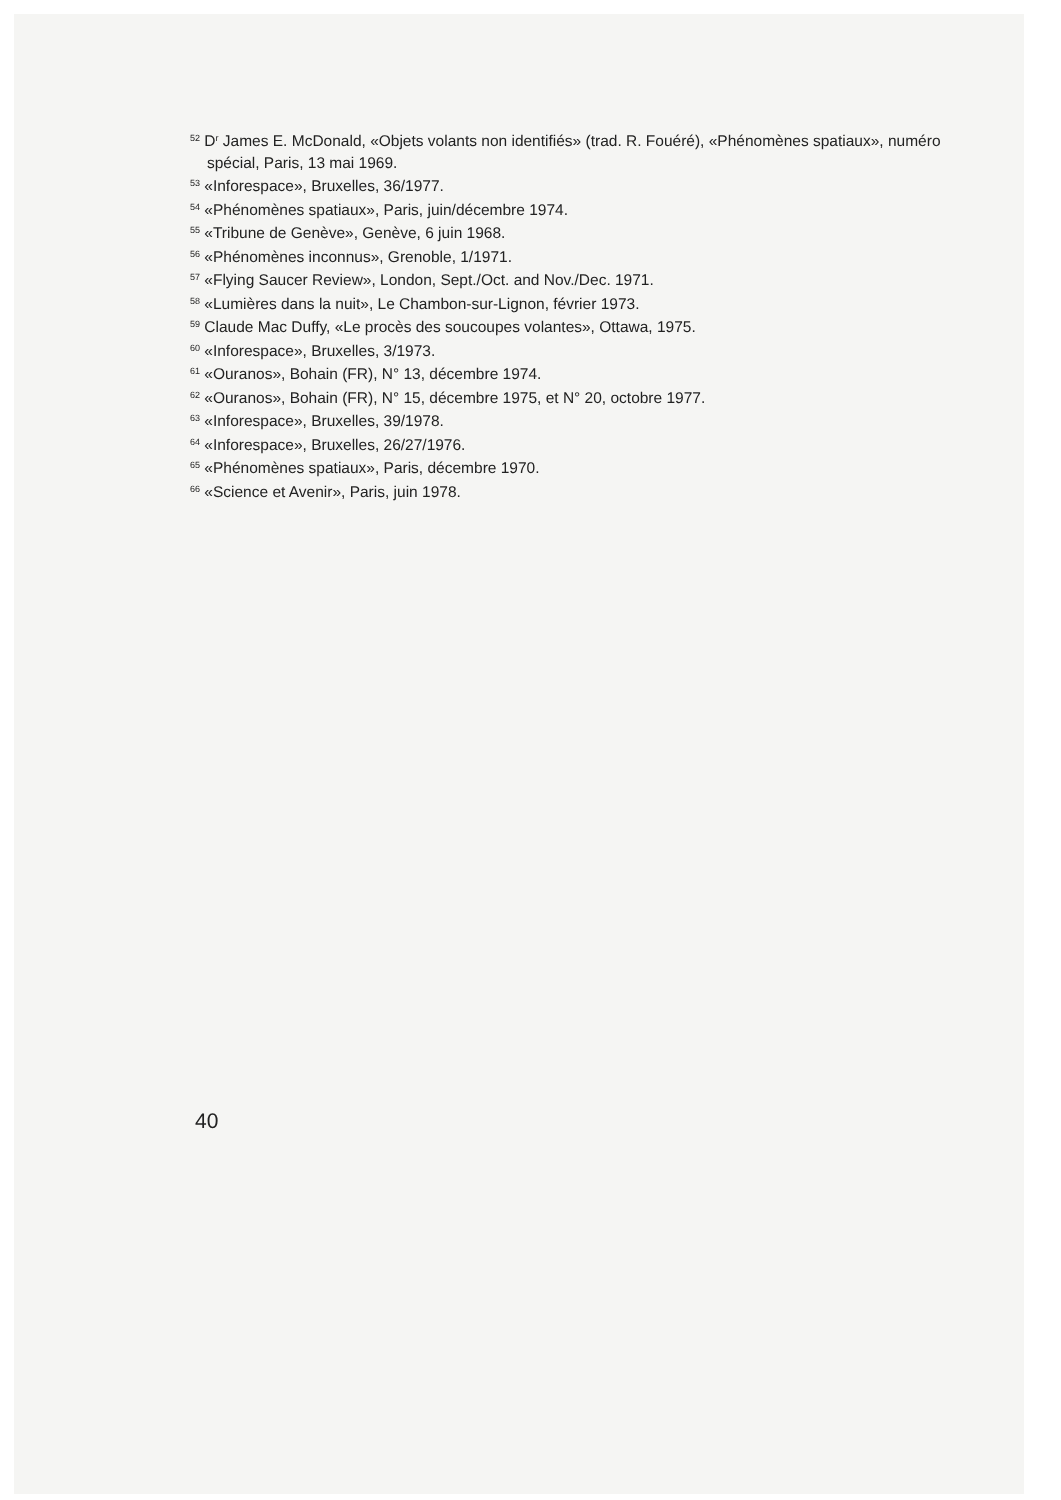<sup>52</sup> D<sup>r</sup> James E. McDonald, «Objets volants non identifiés» (trad. R. Fouéré), «Phénomènes spatiaux», numéro spécial, Paris, 13 mai 1969.
<sup>53</sup> «Inforespace», Bruxelles, 36/1977.
<sup>54</sup> «Phénomènes spatiaux», Paris, juin/décembre 1974.
<sup>55</sup> «Tribune de Genève», Genève, 6 juin 1968.
<sup>56</sup> «Phénomènes inconnus», Grenoble, 1/1971.
<sup>57</sup> «Flying Saucer Review», London, Sept./Oct. and Nov./Dec. 1971.
<sup>58</sup> «Lumières dans la nuit», Le Chambon-sur-Lignon, février 1973.
<sup>59</sup> Claude Mac Duffy, «Le procès des soucoupes volantes», Ottawa, 1975.
<sup>60</sup> «Inforespace», Bruxelles, 3/1973.
<sup>61</sup> «Ouranos», Bohain (FR), N° 13, décembre 1974.
<sup>62</sup> «Ouranos», Bohain (FR), N° 15, décembre 1975, et N° 20, octobre 1977.
<sup>63</sup> «Inforespace», Bruxelles, 39/1978.
<sup>64</sup> «Inforespace», Bruxelles, 26/27/1976.
<sup>65</sup> «Phénomènes spatiaux», Paris, décembre 1970.
<sup>66</sup> «Science et Avenir», Paris, juin 1978.
40